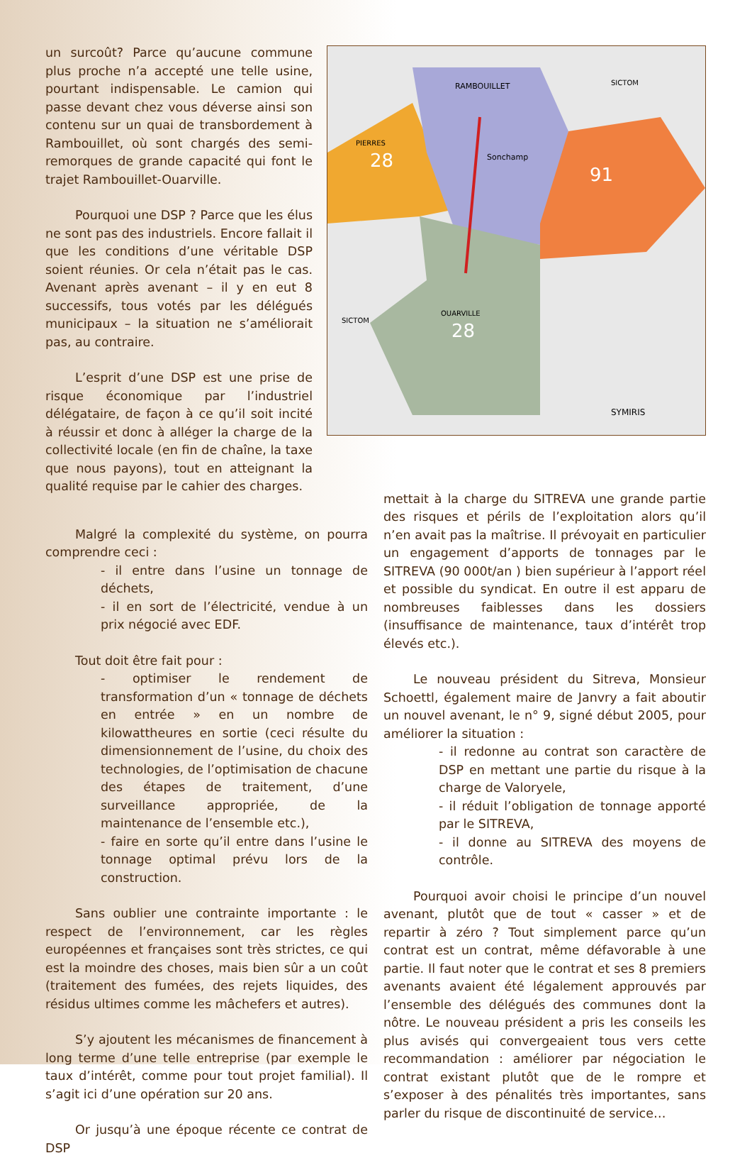un surcoût? Parce qu’aucune commune plus proche n’a accepté une telle usine, pourtant indispensable. Le camion qui passe devant chez vous déverse ainsi son contenu sur un quai de transbordement à Rambouillet, où sont chargés des semi-remorques de grande capacité qui font le trajet Rambouillet-Ouarville.
Pourquoi une DSP ? Parce que les élus ne sont pas des industriels. Encore fallait il que les conditions d’une véritable DSP soient réunies. Or cela n’était pas le cas. Avenant après avenant – il y en eut 8 successifs, tous votés par les délégués municipaux – la situation ne s’améliorait pas, au contraire.
L’esprit d’une DSP est une prise de risque économique par l’industriel délégataire, de façon à ce qu’il soit incité à réussir et donc à alléger la charge de la collectivité locale (en fin de chaîne, la taxe que nous payons), tout en atteignant la qualité requise par le cahier des charges.
28
91
28
RAMBOUILLET
PIERRES
Sonchamp
OUARVILLE
SICTOM
SICTOM
SYMIRIS
Malgré la complexité du système, on pourra comprendre ceci :
- il entre dans l’usine un tonnage de déchets,
- il en sort de l’électricité, vendue à un prix négocié avec EDF.
Tout doit être fait pour :
- optimiser le rendement de transformation d’un « tonnage de déchets en entrée » en un nombre de kilowattheures en sortie (ceci résulte du dimensionnement de l’usine, du choix des technologies, de l’optimisation de chacune des étapes de traitement, d’une surveillance appropriée, de la maintenance de l’ensemble etc.),
- faire en sorte qu’il entre dans l’usine le tonnage optimal prévu lors de la construction.
Sans oublier une contrainte importante : le respect de l’environnement, car les règles européennes et françaises sont très strictes, ce qui est la moindre des choses, mais bien sûr a un coût (traitement des fumées, des rejets liquides, des résidus ultimes comme les mâchefers et autres).
S’y ajoutent les mécanismes de financement à long terme d’une telle entreprise (par exemple le taux d’intérêt, comme pour tout projet familial). Il s’agit ici d’une opération sur 20 ans.
Or jusqu’à une époque récente ce contrat de DSP
mettait à la charge du SITREVA une grande partie des risques et périls de l’exploitation alors qu’il n’en avait pas la maîtrise. Il prévoyait en particulier un engagement d’apports de tonnages par le SITREVA (90 000t/an ) bien supérieur à l’apport réel et possible du syndicat. En outre il est apparu de nombreuses faiblesses dans les dossiers (insuffisance de maintenance, taux d’intérêt trop élevés etc.).
Le nouveau président du Sitreva, Monsieur Schoettl, également maire de Janvry a fait aboutir un nouvel avenant, le n° 9, signé début 2005, pour améliorer la situation :
- il redonne au contrat son caractère de DSP en mettant une partie du risque à la charge de Valoryele,
- il réduit l’obligation de tonnage apporté par le SITREVA,
- il donne au SITREVA des moyens de contrôle.
Pourquoi avoir choisi le principe d’un nouvel avenant, plutôt que de tout « casser » et de repartir à zéro ? Tout simplement parce qu’un contrat est un contrat, même défavorable à une partie. Il faut noter que le contrat et ses 8 premiers avenants avaient été légalement approuvés par l’ensemble des délégués des communes dont la nôtre. Le nouveau président a pris les conseils les plus avisés qui convergeaient tous vers cette recommandation : améliorer par négociation le contrat existant plutôt que de le rompre et s’exposer à des pénalités très importantes, sans parler du risque de discontinuité de service…